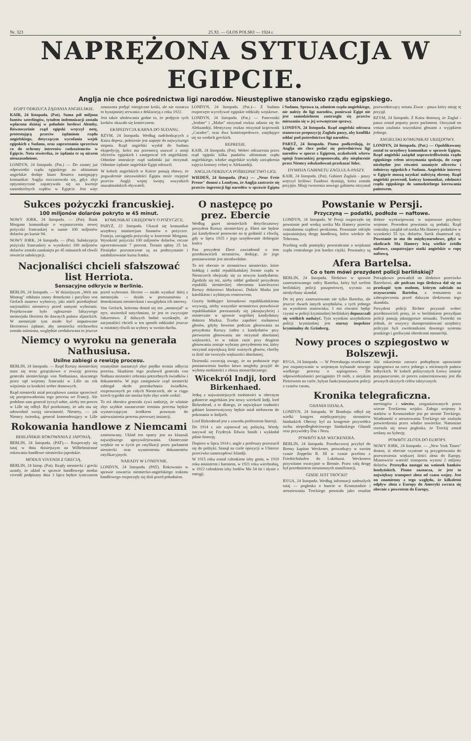Nr. 323 25.XI. — GŁOS POLSKI — 1924 r. 3
NAPRĘŻONA SYTUACJA W EGIPCIE.
Anglja nie chce pośrednictwa ligi narodów. Nieustępliwe stanowisko rządu egipskiego.
EGIPT ODRZUCA ŻĄDANIA ANGIELSKIE.
KAIR, 24 listopada. (Pat). Suma pół miljona funtów szterlingów, tytułem indemnizacji została wpłacona dzisiaj w południe lordowi Alemby. Równocześnie rząd egipski wręczył notę, protestującą przeciw żądaniom rządu angielskiego, dotyczącym wycofania wojsk egipskich z Sudanu, oraz zaprzestania sprzeciwu co do ochrony interesów cudzoziemców w Egipcie. Nota stwierdza, że żądania te są niczem nieuzasadnione.
LONDYN, 24 listopada. (Pat.) — Do znanej już odpowiedzi rządu egipskiego na ultimatum angielskie dodaje biuro Reutera następujący komunikat: Anglja rozczarowała się, gdyż zbyt optymistycznie zapatrywała się na kwestje samodzielnych rządów w Egipcie. Jest więc zmuszona podjąć energiczne kroki, ale nie oznacza to bynajmniej zerwania z deklaracją z roku 1922.
Jest także ubolewania godne to, że podjęcie tych kroków okazało się koniecznem.
EKSPEDYCJA KARNA DO SUDANU.
RZYM, 24 listopada. Według nadchodzących z Kairu depesz, położenie jest napięte do najwyższego stopnia. Rząd angielski wysłał do Sudanu ekspedycję, która ma przemocą usuwać z armji oficerów egipskich i zastępować ich angielskimi. Odnośne instrukcje rząd sudański już otrzymał. Odnośne żądanie angielskie Egipt odrzucił.
W kołach angielskich w Kairze panują obawy, że pogwałcenie niezawisłości Egiptu może rozpętać przeciw Anglji wojnę świętą wszystkich muzułmańskich obywateli.
LONDYN, 24 listopada. (Pat.)— Z Sudanu rozpoczęto wycofywać egipskie oddziały wojskowe.
LONDYN, 24 listopada. (Pat.) — Pancerniki „Irodate" i „Malm" otrzymał rozkaz udania się do Aleksandrji. Identyczny rozkaz otrzymał krążownik „Caradoc", oraz dwa kontrtorpedowce, znajdujące się na wodach greckich.
REPRESJE.
KAIR, 24 listopada. (Pat). Wobec odrzucenia przez rząd egipski kilku punktów ultimatum rządu angielskiego, władze angielskie wydały zarządzenia zajęcia komory celnej w Aleksandrji.
ANGLJA ODRZUCA POŚREDNICTWO LIGI.
WIEDEŃ, 24 listopada. (Pat.) — „Neue Freie Presse" donosi z Londynu, że Anglja zastrzeże się przeciw ingerencji ligi narodów w sprawie Egiptu i Sudanu. Sprawa ta, zdaniem rządu angielskiego, nie należy do ligi narodów, ponieważ Egipt nie jest samodzielnem zastrzegła się przeciw mieszaniu się w jej wewnętrzne sprawy.
LONDYN, 24 listopada. Rząd angielski odrzuca stanowczo propozycję Zaglula paszy, aby konflikt oddać pod pośrednictwo ligi narodów.
PARYŻ, 24 listopada. Pisma podkreślają, że Anglja nie chce podać się pośrednictwu ligi narodów w sporze z Egiptem, aczkolwiek wbrew opinji francuskiej proponowała, aby niepłacenie przez Niemcy odszkodowań przekazać lidze.
DYMISJA GABINETU ZAGLULA-PASZY.
KAIR, 24 listopada. (Pat). Gabinet Zaglula - paszy wręczył królowi Fuadowi dymisję, która została przyjęta. Misję tworzenia nowego gabinetu otrzymał przewodniczący senatu Ziwar - pasza który misję tę przyjął.
RZYM, 24 listopada. Z Kairu donoszą, że Zaglul - pasza został poparty przez parlament. Otrzymał on votum zaufania wszystkimi głosami z wyjątkiem jednego.
ANGIELSKI KOMUNIKAT URZĘDOWY.
LONDYN, 24 listopada. (Pat.) — Opublikowany został tu urzędowy komunikat w sprawie Egiptu. Rząd angielski zażądał usprawiedliwienia rządu egipskiego celem utrzymania spokoju, do czego niezbędne jest również usunięcie oficerów i żołnierzy egipskich z Sudanu. Angielskie interesy w Egipcie muszą uzyskać należytą obronę. Rząd angielski przecenił, kończy komunikat, zdolności rządu egipskiego do samodzielnego kierowania państwem.
Sukces pożyczki francuskiej.
100 miljonów dolarów pokryto w 45 minut.
NOWY JORK, 24 listopada. — (Pat). Bank Morgana komunikuje o wypuszczeniu nowej pożyczki francuskiej w sumie 100 miljonów dolarów po kursie 94.
NOWY JORK, 24 listopada. — (Pat). Subskrypcja pożyczki francuskiej w wysokości 100 miljonów dolarów została zamknięta po 45 minutach od chwili otwarcia subskrypcji.
KOMUNIKAT URZĘDOWY O POŻYCZCE.
PARYŻ, 22 listopada. Ukazał się komunikat urzędowy ministerjum finansów o pożyczce. Francja, zaciągnęła pożyczkę w koncernie Morgana. Wysokość pożyczki 100 miljonów dolarów, roczne oprocentowanie 7 procent. Termin spłaty 25 lat. Pieniądze przeznaczone są na podtrzymanie i ustabilizowanie kursu franka.
Nacjonaliści chcieli sfałszować list Herriota.
Sensacyjne odkrycie w Berlinie.
BERLIN, 24 listopada. — W dzisiejszym „Welt am Montag" odsłania znany demokrata i pacyfista von Gerlach manewr wyborczy, jaki mieli przedsiębrać nacjonaliści niemieccy przed samymi wyborami. Projektowane było ogłoszenie fałszywego memorjału Herriota do dawnych państw aljanckich. W memorjale tym miało być imputowane Herriotowi żądanie, aby niemiecka reichswehra została zniesiona, względnie zredukowana to jeszcze przed wyborami. Herriot — miało wynikać dalej z memorjału — działa w porozumieniu z demokratami niemieckimi i uwzględnia ich interesy.
Von Gerlach, któremu dostał się ten „memorjał" w ręce, stwierdził natychmiast, że jest to zwyczajne fałszerstwo. Z dalszych badań wyniknęło, że nacjonaliści chcieli w ten sposób oddziałać jeszcze w ostatniej chwili na wybory w swoim duchu.
Niemcy o wyroku na generała Nathusiusa.
Usilne zabiegi o rewizję procesu.
BERLIN, 24 listopada. — Rząd Rzeszy niemieckiej stara się teraz gorączkowo o rewizję procesu generała niemieckiego von Nathusiusa, skazanego przez sąd wojenny francuski w Lille na rok więzienia za kradzież sreber domowych.
Rząd niemiecki miał początkowo zamiar sprzeciwić się przeprowadzeniu tego procesu we Francji. Ale podobno sam generał życzył sobie, ażeby ten proces w Lille się odbył. Był przekonany, że uda mu się udowodnić swoją niewinność. Niestety, — jak Niemcy twierdzą, generał komenderujący w Lille rozmyślnie naznaczył zbyt prędko termin odbycia procesu. Skutkiem tego pozbawił generała von Nathusa możności zebrania potrzebnych świadków i dokumentów. W jego zastępstwie rząd niemiecki zabiegał około przesłuchania świadków, rozproszonych po całych Niemczech, ale w ciągu trzech tygodni nie można było zbyt wiele zrobić.
To też obrońca generała żywi nadzieję, że właśnie zbyt szybkie naznaczenie terminu procesu będzie wystarczającym środkiem prawnym do unieważnienia procesu pierwszej instancji.
Rokowania handlowe z Niemcami
BERLIŃSKIE ROKOWANIA Z JAPONJĄ.
BERLIN, 24 listopada. (PAT).— Rozpoczęły się tutaj w dniu dzisiejszym na Wilhelmstrasse rokowania handlowe niemiecko-japońskie.
MODUS VIVENDI Z GRECJĄ.
BERLIN, 24 listop. (Pat). Rządy niemiecki i grecki uznały, że układ w sprawie handlowego modus vivendi podpisany dnia 3 lipca będzie tymczasem zastosowany. Układ ten oparty jest na klauzuli największego uprzywilejowania. Ostatecznie wejdzie on w życie po ratyfikacji przez parlament niemiecki oraz wymienieniu dokumentów ratyfikacyjnych.
NARADY W LONDYNIE.
LONDYN, 24 listopada. (PAT). Rokowania w sprawie zawarcia niemiecko-angielskiego traktatu handlowego rozpoczęły się dziś przed południem.
O następcę po prez. Ebercie
Według gazet niemieckich dotychczasowy prezydent Rzeszy niemieckiej p. Ebert nie będzie już kandydować ponownie na tę godność z chwilą, gdy w lipcu 1925 r jego urzędowanie dobiegnie końca
Pan prezydent Ebert zawiadomił o tem przedstawicieli stronnictw, dodając, że jego postanowienie jest nieodwołalne.
To też obecnie te stronnictwa niemieckie, które hołdują i nadal republikańskiej formie rządu w Niemczech obejrzały się za nowym kandydatem. Zgodziły się też, ażeby oddać godność prezydenta republiki niemieckiej obecnemu kanclerzowi Rzeszy doktorowi Marksowi. Doktór Marks jest katolikiem i wybitnym centrowcem.
Gazety hołdujące kierunkowi republikańskiemu wzywają, ażeby wszystkie stronnictwa prawdziwie republikańskie porozumiały się jaknajszybciej i ostatecznie w sprawie wspólnej kandydatury doktora Marksa. Trzeba zapobiec rozłamowi głosów, gdyby bowiem podczas głosowania na prezydenta Rzeszy żaden z kandydatów przy pierwszem głosowaniu nie otrzymał absolutnej większości, to w takim razie przy drugiem głosowaniu zostaje wybrany prezydentem ten, który otrzymał największą ilość ważnych głosów, choćby ta ilość nie tworzyła większości absolutnej.
Dzienniki zwracają uwagę, że na podstawie tego postanowienia bardzo łatwo mogłoby przyjść do wyboru osobistości z obozu monarchicznego.
Wicekról Indji, lord Birkenhaed.
Jedną z najważniejszych osobistości w obecnym gabinecie angielskim jest nowy wicekról Indji, lord Birkenhead, a to dlatego, że największe trudności gabinet konserwatywny będzie miał niebawem do pokonania w Indjach.
Lord Birkenhead jest z zawodu profesorem historji.
Do 1914 r. nie zajmował się polityką. Wtedy nazywał się Fryderyk Edwin Smith i wykładał pilnie historję.
Dopiero w lipcu 1914 r. nagle z profesury przerzucił się do polityki. Stanął na czele opozycji w Ulsterze przeciwko samorządowi Irlandji.
W 1915 roku został członkiem izby gmin, w 1919 roku ministrem i baronem, w 1921 roku wicehrabią, w 1922 członkiem izby lordów Ma 54 lat i słynie z energji.
Powstanie w Persji.
Przyczyną — podatki, podłoże — naftowe.
LONDYN, 24 listopada. W Persji rozpoczęło się powstanie pod wodzą szeika Ma Hamery przeciw centralnemu rządowi perskiemu. Powstanie odcięło najważniejszą drogę handlową, która wiedzie do Teheranu.
Przebieg walk pomiędzy powstańcami a wojskami rządu centralnego jest bardzo ciężki. Powstańcy są dobrze wyekwipowani w najnowsze przybory wojenne. Powodem powstania są podatki. Rząd centralny zażądał od szeika Ma Hamery podatków w wysokości 55 tys. dolarów. Szeik zbuntował się. Powstanie to ma tło międzynarodowe, gdyż w okolicach Ma Hamery leżą wielkie źródła naftowe, zaopatrujące statki angielskie w ropę naftową.
Afera Bartelsa.
Co o tem mówi prezydent policji berlińskiej?
BERLIN, 24 listopada. Śledztwo w sprawie zaaresztowanego radcy Bartelsa, który był szefem berlińskiej policji paszportowej, wyrasta na niesłychany skandal.
Do tej pory zaaresztowano nie tylko Bartelsa, ale jeszcze dwuch innych urzędników, z tych jednego na wysokiem stanowisku. I oni również będąc czynni w policji kryminalnej berlińskiej dopuszczali się wielkich nadużyć. Tym wysokim urzędnikiem policji kryminalnej jest starszy inspektor kryminalny dr. Grünberg.
Początkowo prowadził on śledztwo przeciwko Bartelsowi, ale podczas tego śledztwa dał się on przekupić tym osobom, którym zależało na oczyszczeniu Bartelsa, a temsamem na zabezpieczeniu przed dalszym śledztwom tego skandalu.
Prezydent policji Richter przyznał wobec przedstawicieli prasy, że w berlińskiem prezydjum policji panują jaknajgorsze stosunki. Twierdzi on jednak, że wszyscy skompromitowani urzędnicy policyjni byli zwolennikami dawnego systemu pruskiego i gorliwymi obrońcami monarchji.
Nowy proces o szpiegostwo w Bolszewji.
RYGA, 24 listopada. — W Petersburgu oczekiwane jest rozpatrywanie w wojennym trybunale nowego wielkiego procesu o szpiegostwo. Do odpowiedzialności pociągnięto 19 osób, z niejakim Pietrowem na czele, byłym funkcjonarjuszem policji z czasów caratu.
Akt oskarżenia zarzuca podsądnym uprawianie szpiegostwa na rzecz jednego z ościennych państw bałtyckich. W kołach politycznych Łotwy istnieje przypuszczenie, że proces zainscenizowany jest dla pewnych ukrytych celów taktycznych.
Kronika telegraficzna.
GHANDI DZIAŁA.
LONDYN, 24 listopada. W Bombaju odbył się wielki kongres międzypartyjny stronnictw hinduskich Obecny był na kongresie przywódca ruchu niepodległościowego hinduskiego Ghandi oraz przywódcy Das i Neru.
POWRÓT KAP. WECKENERA.
BERLIN, 24 listopada. Przedwczoraj przybył do Bremy kapitan Weckener, prowadzący w swoim czasie Zeppelin R. III w czasie przelotu z Friedrichshafen do Lakehurst. Weckenera przywitano owacyjnie w Bremie. Przez całą drogę był przedmiotem nieustannych manifestacji.
GDZIE JEST TROCKI?
RYGA, 24 listopada. Według informacji nadeszłych tutaj — pogłoska o buncie w Kronsztadzie i aresztowaniu Trockiego powstała jako rezultat meetingów i wieców, zorganizowanych przez wierne Trockiemu wojsko. Załoga wojenny h statków w Kronsztadzie jest po stronie Trockiego. Wiadomość o aresztowaniu Trockiego nie znalazła potwierdzenia przez władze sowieckie. Natomiast rozeszła się nowa pogłoska, że Trockij został zesłany na Syberję.
POWRÓT ZŁOTA DO EUROPY.
NOWY JORK, 24 listopada. — „New York Times" donosi, iż obecnie czynione są przygotowania do przewiezienia większej ilości złota do Europy. Mianowicie wartość transportu wynosi 2 miljony dolarów. Przesyłka nastąpi na wniosek banków londyńskich. Pismo zaznacza, że jest to największy transport złota od czasu wojny. Jest on znamienny z tego względu, że kilkoletni odpływ złota z Europy do Ameryki zwraca się obecnie z powrotem do Europy.